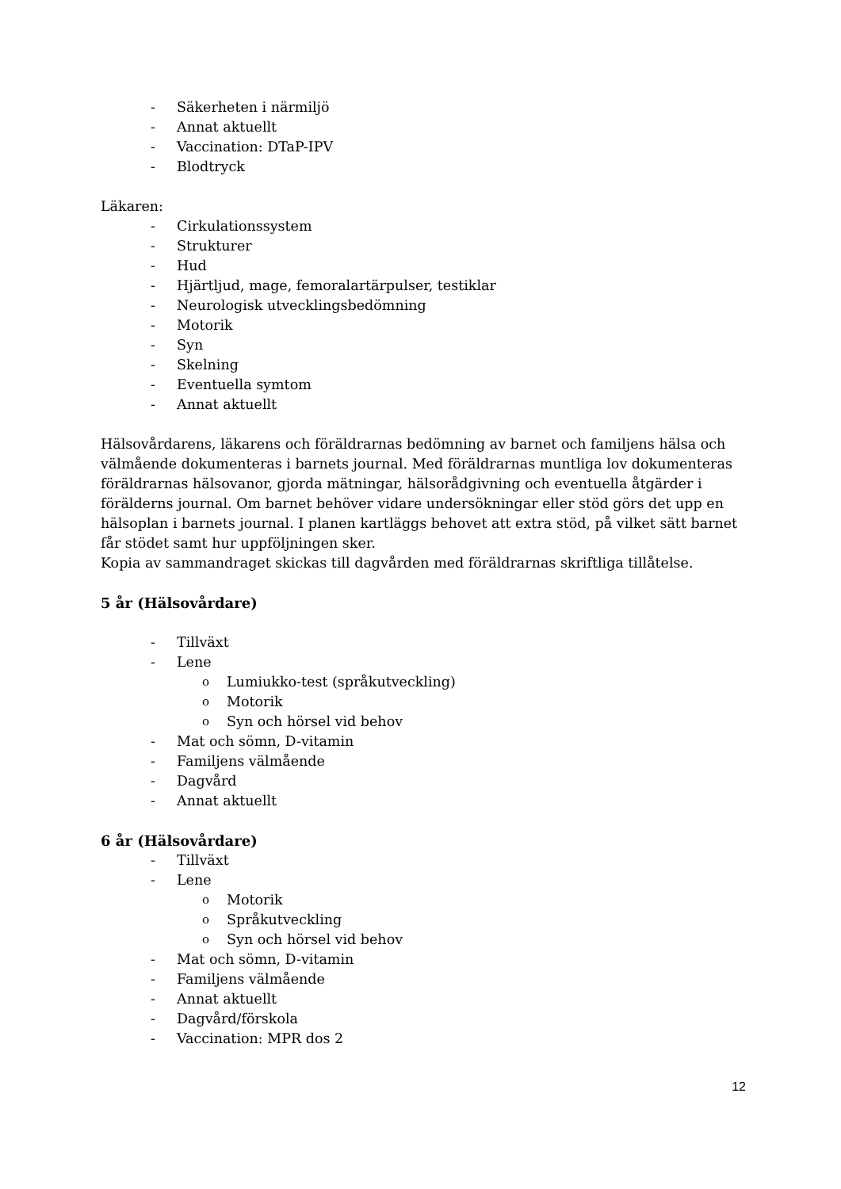- Säkerheten i närmiljö
- Annat aktuellt
- Vaccination: DTaP-IPV
- Blodtryck
Läkaren:
- Cirkulationssystem
- Strukturer
- Hud
- Hjärtljud, mage, femoralartärpulser, testiklar
- Neurologisk utvecklingsbedömning
- Motorik
- Syn
- Skelning
- Eventuella symtom
- Annat aktuellt
Hälsovårdarens, läkarens och föräldrarnas bedömning av barnet och familjens hälsa och välmående dokumenteras i barnets journal. Med föräldrarnas muntliga lov dokumenteras föräldrarnas hälsovanor, gjorda mätningar, hälsorådgivning och eventuella åtgärder i förälderns journal. Om barnet behöver vidare undersökningar eller stöd görs det upp en hälsoplan i barnets journal. I planen kartläggs behovet att extra stöd, på vilket sätt barnet får stödet samt hur uppföljningen sker.
Kopia av sammandraget skickas till dagvården med föräldrarnas skriftliga tillåtelse.
5 år (Hälsovårdare)
- Tillväxt
- Lene
o Lumiukko-test (språkutveckling)
o Motorik
o Syn och hörsel vid behov
- Mat och sömn, D-vitamin
- Familjens välmående
- Dagvård
- Annat aktuellt
6 år (Hälsovårdare)
- Tillväxt
- Lene
o Motorik
o Språkutveckling
o Syn och hörsel vid behov
- Mat och sömn, D-vitamin
- Familjens välmående
- Annat aktuellt
- Dagvård/förskola
- Vaccination: MPR dos 2
12